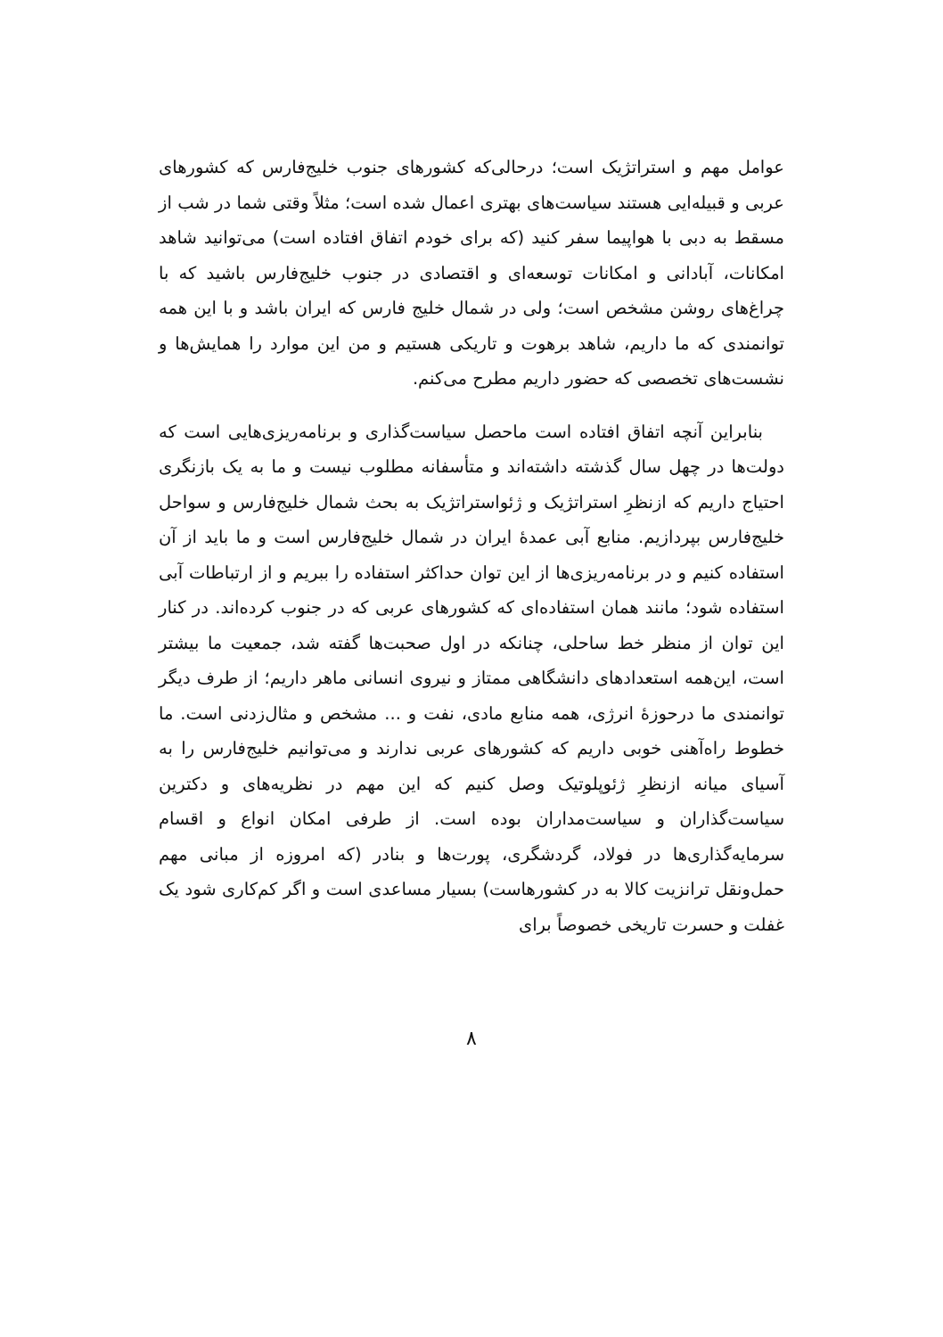عوامل مهم و استراتژیک است؛ درحالی‌که کشورهای جنوب خلیج‌فارس که کشورهای عربی و قبیله‌ایی هستند سیاست‌های بهتری اعمال شده است؛ مثلاً وقتی شما در شب از مسقط به دبی با هواپیما سفر کنید (که برای خودم اتفاق افتاده است) می‌توانید شاهد امکانات، آبادانی و امکانات توسعه‌ای و اقتصادی در جنوب خلیج‌فارس باشید که با چراغ‌های روشن مشخص است؛ ولی در شمال خلیج فارس که ایران باشد و با این همه توانمندی که ما داریم، شاهد برهوت و تاریکی هستیم و من این موارد را همایش‌ها و نشست‌های تخصصی که حضور داریم مطرح می‌کنم.
بنابراین آنچه اتفاق افتاده است ماحصل سیاست‌گذاری و برنامه‌ریزی‌هایی است که دولت‌ها در چهل سال گذشته داشته‌اند و متأسفانه مطلوب نیست و ما به یک بازنگری احتیاج داریم که ازنظرِ استراتژیک و ژئواستراتژیک به بحث شمال خلیج‌فارس و سواحل خلیج‌فارس بپردازیم. منابع آبی عمدهٔ ایران در شمال خلیج‌فارس است و ما باید از آن استفاده کنیم و در برنامه‌ریزی‌ها از این توان حداکثر استفاده را ببریم و از ارتباطات آبی استفاده شود؛ مانند همان استفاده‌ای که کشورهای عربی که در جنوب کرده‌اند. در کنار این توان از منظر خط ساحلی، چنانکه در اول صحبت‌ها گفته شد، جمعیت ما بیشتر است، این‌همه استعدادهای دانشگاهی ممتاز و نیروی انسانی ماهر داریم؛ از طرف دیگر توانمندی ما درحوزهٔ انرژی، همه منابع مادی، نفت و ... مشخص و مثال‌زدنی است. ما خطوط راه‌آهنی خوبی داریم که کشورهای عربی ندارند و می‌توانیم خلیج‌فارس را به آسیای میانه ازنظرِ ژئوپلوتیک وصل کنیم که این مهم در نظریه‌های و دکترین سیاست‌گذاران و سیاست‌مداران بوده است. از طرفی امکان انواع و اقسام سرمایه‌گذاری‌ها در فولاد، گردشگری، پورت‌ها و بنادر (که امروزه از مبانی مهم حمل‌ونقل ترانزیت کالا به در کشورهاست) بسیار مساعدی است و اگر کم‌کاری شود یک غفلت و حسرت تاریخی خصوصاً برای
۸